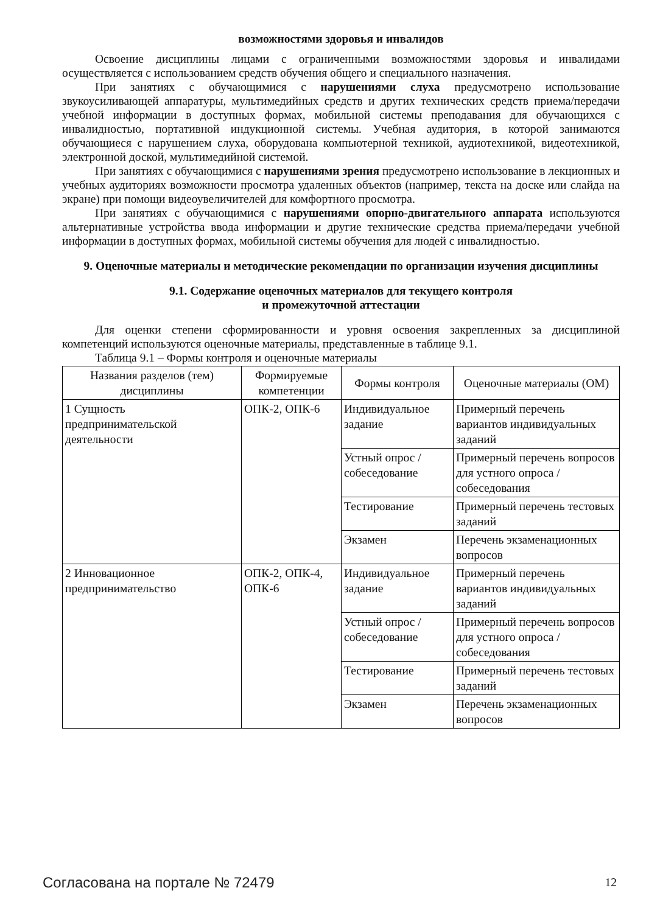возможностями здоровья и инвалидов
Освоение дисциплины лицами с ограниченными возможностями здоровья и инвалидами осуществляется с использованием средств обучения общего и специального назначения.
При занятиях с обучающимися с нарушениями слуха предусмотрено использование звукоусиливающей аппаратуры, мультимедийных средств и других технических средств приема/передачи учебной информации в доступных формах, мобильной системы преподавания для обучающихся с инвалидностью, портативной индукционной системы. Учебная аудитория, в которой занимаются обучающиеся с нарушением слуха, оборудована компьютерной техникой, аудиотехникой, видеотехникой, электронной доской, мультимедийной системой.
При занятиях с обучающимися с нарушениями зрения предусмотрено использование в лекционных и учебных аудиториях возможности просмотра удаленных объектов (например, текста на доске или слайда на экране) при помощи видеоувеличителей для комфортного просмотра.
При занятиях с обучающимися с нарушениями опорно-двигательного аппарата используются альтернативные устройства ввода информации и другие технические средства приема/передачи учебной информации в доступных формах, мобильной системы обучения для людей с инвалидностью.
9. Оценочные материалы и методические рекомендации по организации изучения дисциплины
9.1. Содержание оценочных материалов для текущего контроля
и промежуточной аттестации
Для оценки степени сформированности и уровня освоения закрепленных за дисциплиной компетенций используются оценочные материалы, представленные в таблице 9.1.
Таблица 9.1 – Формы контроля и оценочные материалы
| Названия разделов (тем) дисциплины | Формируемые компетенции | Формы контроля | Оценочные материалы (ОМ) |
| --- | --- | --- | --- |
| 1 Сущность предпринимательской деятельности | ОПК-2, ОПК-6 | Индивидуальное задание | Примерный перечень вариантов индивидуальных заданий |
| | | Устный опрос / собеседование | Примерный перечень вопросов для устного опроса / собеседования |
| | | Тестирование | Примерный перечень тестовых заданий |
| | | Экзамен | Перечень экзаменационных вопросов |
| 2 Инновационное предпринимательство | ОПК-2, ОПК-4, ОПК-6 | Индивидуальное задание | Примерный перечень вариантов индивидуальных заданий |
| | | Устный опрос / собеседование | Примерный перечень вопросов для устного опроса / собеседования |
| | | Тестирование | Примерный перечень тестовых заданий |
| | | Экзамен | Перечень экзаменационных вопросов |
Согласована на портале № 72479 12